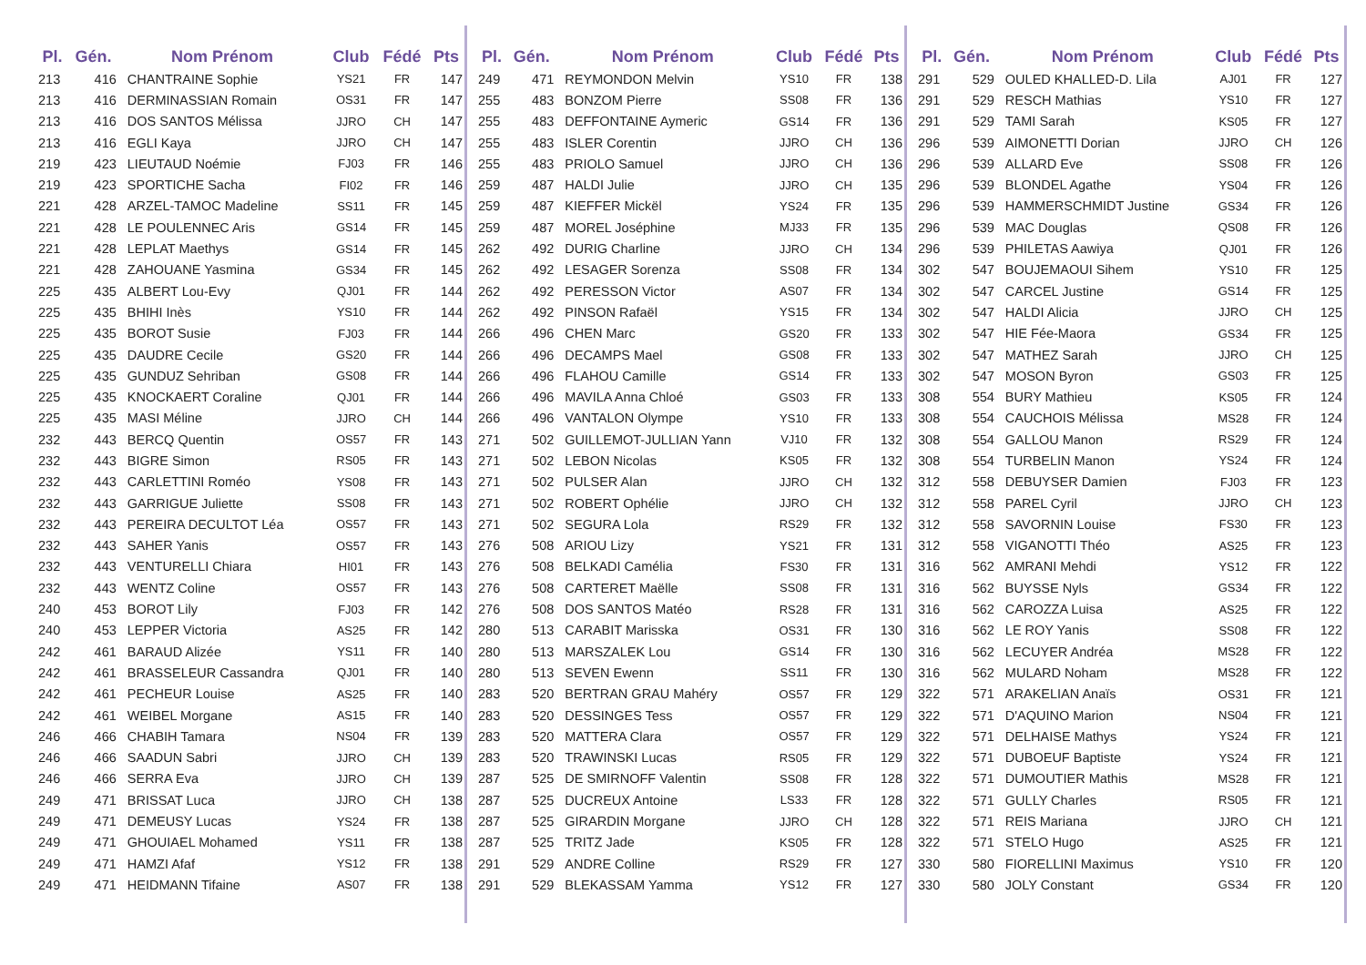| Pl. | Gén. | Nom Prénom | Club | Fédé | Pts |
| --- | --- | --- | --- | --- | --- |
| 213 | 416 | CHANTRAINE Sophie | YS21 | FR | 147 |
| 213 | 416 | DERMINASSIAN Romain | OS31 | FR | 147 |
| 213 | 416 | DOS SANTOS Mélissa | JJRO | CH | 147 |
| 213 | 416 | EGLI Kaya | JJRO | CH | 147 |
| 219 | 423 | LIEUTAUD Noémie | FJ03 | FR | 146 |
| 219 | 423 | SPORTICHE Sacha | FI02 | FR | 146 |
| 221 | 428 | ARZEL-TAMOC Madeline | SS11 | FR | 145 |
| 221 | 428 | LE POULENNEC Aris | GS14 | FR | 145 |
| 221 | 428 | LEPLAT Maethys | GS14 | FR | 145 |
| 221 | 428 | ZAHOUANE Yasmina | GS34 | FR | 145 |
| 225 | 435 | ALBERT Lou-Evy | QJ01 | FR | 144 |
| 225 | 435 | BHIHI Inès | YS10 | FR | 144 |
| 225 | 435 | BOROT Susie | FJ03 | FR | 144 |
| 225 | 435 | DAUDRE Cecile | GS20 | FR | 144 |
| 225 | 435 | GUNDUZ Sehriban | GS08 | FR | 144 |
| 225 | 435 | KNOCKAERT Coraline | QJ01 | FR | 144 |
| 225 | 435 | MASI Méline | JJRO | CH | 144 |
| 232 | 443 | BERCQ Quentin | OS57 | FR | 143 |
| 232 | 443 | BIGRE Simon | RS05 | FR | 143 |
| 232 | 443 | CARLETTINI Roméo | YS08 | FR | 143 |
| 232 | 443 | GARRIGUE Juliette | SS08 | FR | 143 |
| 232 | 443 | PEREIRA DECULTOT Léa | OS57 | FR | 143 |
| 232 | 443 | SAHER Yanis | OS57 | FR | 143 |
| 232 | 443 | VENTURELLI Chiara | HI01 | FR | 143 |
| 232 | 443 | WENTZ Coline | OS57 | FR | 143 |
| 240 | 453 | BOROT Lily | FJ03 | FR | 142 |
| 240 | 453 | LEPPER Victoria | AS25 | FR | 142 |
| 242 | 461 | BARAUD Alizée | YS11 | FR | 140 |
| 242 | 461 | BRASSELEUR Cassandra | QJ01 | FR | 140 |
| 242 | 461 | PECHEUR Louise | AS25 | FR | 140 |
| 242 | 461 | WEIBEL Morgane | AS15 | FR | 140 |
| 246 | 466 | CHABIH Tamara | NS04 | FR | 139 |
| 246 | 466 | SAADUN Sabri | JJRO | CH | 139 |
| 246 | 466 | SERRA Eva | JJRO | CH | 139 |
| 249 | 471 | BRISSAT Luca | JJRO | CH | 138 |
| 249 | 471 | DEMEUSY Lucas | YS24 | FR | 138 |
| 249 | 471 | GHOUIAEL Mohamed | YS11 | FR | 138 |
| 249 | 471 | HAMZI Afaf | YS12 | FR | 138 |
| 249 | 471 | HEIDMANN Tifaine | AS07 | FR | 138 |
| Pl. | Gén. | Nom Prénom | Club | Fédé | Pts |
| --- | --- | --- | --- | --- | --- |
| 249 | 471 | REYMONDON Melvin | YS10 | FR | 138 |
| 255 | 483 | BONZOM Pierre | SS08 | FR | 136 |
| 255 | 483 | DEFFONTAINE Aymeric | GS14 | FR | 136 |
| 255 | 483 | ISLER Corentin | JJRO | CH | 136 |
| 255 | 483 | PRIOLO Samuel | JJRO | CH | 136 |
| 259 | 487 | HALDI Julie | JJRO | CH | 135 |
| 259 | 487 | KIEFFER Mickël | YS24 | FR | 135 |
| 259 | 487 | MOREL Joséphine | MJ33 | FR | 135 |
| 262 | 492 | DURIG Charline | JJRO | CH | 134 |
| 262 | 492 | LESAGER Sorenza | SS08 | FR | 134 |
| 262 | 492 | PERESSON Victor | AS07 | FR | 134 |
| 262 | 492 | PINSON Rafaël | YS15 | FR | 134 |
| 266 | 496 | CHEN Marc | GS20 | FR | 133 |
| 266 | 496 | DECAMPS Mael | GS08 | FR | 133 |
| 266 | 496 | FLAHOU Camille | GS14 | FR | 133 |
| 266 | 496 | MAVILA Anna Chloé | GS03 | FR | 133 |
| 266 | 496 | VANTALON Olympe | YS10 | FR | 133 |
| 271 | 502 | GUILLEMOT-JULLIAN Yann | VJ10 | FR | 132 |
| 271 | 502 | LEBON Nicolas | KS05 | FR | 132 |
| 271 | 502 | PULSER Alan | JJRO | CH | 132 |
| 271 | 502 | ROBERT Ophélie | JJRO | CH | 132 |
| 271 | 502 | SEGURA Lola | RS29 | FR | 132 |
| 276 | 508 | ARIOU Lizy | YS21 | FR | 131 |
| 276 | 508 | BELKADI Camélia | FS30 | FR | 131 |
| 276 | 508 | CARTERET Maëlle | SS08 | FR | 131 |
| 276 | 508 | DOS SANTOS Matéo | RS28 | FR | 131 |
| 280 | 513 | CARABIT Marisska | OS31 | FR | 130 |
| 280 | 513 | MARSZALEK Lou | GS14 | FR | 130 |
| 280 | 513 | SEVEN Ewenn | SS11 | FR | 130 |
| 283 | 520 | BERTRAN GRAU Mahéry | OS57 | FR | 129 |
| 283 | 520 | DESSINGES Tess | OS57 | FR | 129 |
| 283 | 520 | MATTERA Clara | OS57 | FR | 129 |
| 283 | 520 | TRAWINSKI Lucas | RS05 | FR | 129 |
| 287 | 525 | DE SMIRNOFF Valentin | SS08 | FR | 128 |
| 287 | 525 | DUCREUX Antoine | LS33 | FR | 128 |
| 287 | 525 | GIRARDIN Morgane | JJRO | CH | 128 |
| 287 | 525 | TRITZ Jade | KS05 | FR | 128 |
| 291 | 529 | ANDRE Colline | RS29 | FR | 127 |
| 291 | 529 | BLEKASSAM Yamma | YS12 | FR | 127 |
| Pl. | Gén. | Nom Prénom | Club | Fédé | Pts |
| --- | --- | --- | --- | --- | --- |
| 291 | 529 | OULED KHALLED-D. Lila | AJ01 | FR | 127 |
| 291 | 529 | RESCH Mathias | YS10 | FR | 127 |
| 291 | 529 | TAMI Sarah | KS05 | FR | 127 |
| 296 | 539 | AIMONETTI Dorian | JJRO | CH | 126 |
| 296 | 539 | ALLARD Eve | SS08 | FR | 126 |
| 296 | 539 | BLONDEL Agathe | YS04 | FR | 126 |
| 296 | 539 | HAMMERSCHMIDT Justine | GS34 | FR | 126 |
| 296 | 539 | MAC Douglas | QS08 | FR | 126 |
| 296 | 539 | PHILETAS Aawiya | QJ01 | FR | 126 |
| 302 | 547 | BOUJEMAOUI Sihem | YS10 | FR | 125 |
| 302 | 547 | CARCEL Justine | GS14 | FR | 125 |
| 302 | 547 | HALDI Alicia | JJRO | CH | 125 |
| 302 | 547 | HIE Fée-Maora | GS34 | FR | 125 |
| 302 | 547 | MATHEZ Sarah | JJRO | CH | 125 |
| 302 | 547 | MOSON Byron | GS03 | FR | 125 |
| 308 | 554 | BURY Mathieu | KS05 | FR | 124 |
| 308 | 554 | CAUCHOIS Mélissa | MS28 | FR | 124 |
| 308 | 554 | GALLOU Manon | RS29 | FR | 124 |
| 308 | 554 | TURBELIN Manon | YS24 | FR | 124 |
| 312 | 558 | DEBUYSER Damien | FJ03 | FR | 123 |
| 312 | 558 | PAREL Cyril | JJRO | CH | 123 |
| 312 | 558 | SAVORNIN Louise | FS30 | FR | 123 |
| 312 | 558 | VIGANOTTI Théo | AS25 | FR | 123 |
| 316 | 562 | AMRANI Mehdi | YS12 | FR | 122 |
| 316 | 562 | BUYSSE Nyls | GS34 | FR | 122 |
| 316 | 562 | CAROZZA Luisa | AS25 | FR | 122 |
| 316 | 562 | LE ROY Yanis | SS08 | FR | 122 |
| 316 | 562 | LECUYER Andréa | MS28 | FR | 122 |
| 316 | 562 | MULARD Noham | MS28 | FR | 122 |
| 322 | 571 | ARAKELIAN Anaïs | OS31 | FR | 121 |
| 322 | 571 | D'AQUINO Marion | NS04 | FR | 121 |
| 322 | 571 | DELHAISE Mathys | YS24 | FR | 121 |
| 322 | 571 | DUBOEUF Baptiste | YS24 | FR | 121 |
| 322 | 571 | DUMOUTIER Mathis | MS28 | FR | 121 |
| 322 | 571 | GULLY Charles | RS05 | FR | 121 |
| 322 | 571 | REIS Mariana | JJRO | CH | 121 |
| 322 | 571 | STELO Hugo | AS25 | FR | 121 |
| 330 | 580 | FIORELLINI Maximus | YS10 | FR | 120 |
| 330 | 580 | JOLY Constant | GS34 | FR | 120 |